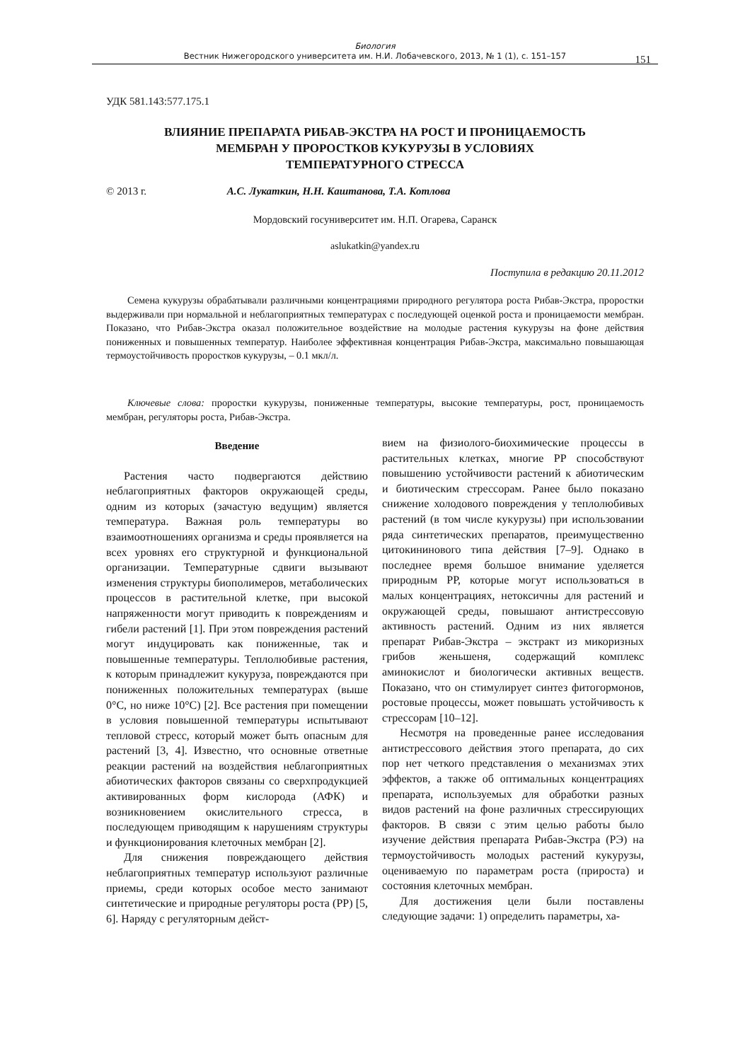Биология
Вестник Нижегородского университета им. Н.И. Лобачевского, 2013, № 1 (1), с. 151–157
151
УДК 581.143:577.175.1
ВЛИЯНИЕ ПРЕПАРАТА РИБАВ-ЭКСТРА НА РОСТ И ПРОНИЦАЕМОСТЬ
МЕМБРАН У ПРОРОСТКОВ КУКУРУЗЫ В УСЛОВИЯХ
ТЕМПЕРАТУРНОГО СТРЕССА
© 2013 г. А.С. Лукаткин, Н.Н. Каштанова, Т.А. Котлова
Мордовский госуниверситет им. Н.П. Огарева, Саранск
aslukatkin@yandex.ru
Поступила в редакцию 20.11.2012
Семена кукурузы обрабатывали различными концентрациями природного регулятора роста Рибав-Экстра, проростки выдерживали при нормальной и неблагоприятных температурах с последующей оценкой роста и проницаемости мембран. Показано, что Рибав-Экстра оказал положительное воздействие на молодые растения кукурузы на фоне действия пониженных и повышенных температур. Наиболее эффективная концентрация Рибав-Экстра, максимально повышающая термоустойчивость проростков кукурузы, – 0.1 мкл/л.
Ключевые слова: проростки кукурузы, пониженные температуры, высокие температуры, рост, проницаемость мембран, регуляторы роста, Рибав-Экстра.
Введение
Растения часто подвергаются действию неблагоприятных факторов окружающей среды, одним из которых (зачастую ведущим) является температура. Важная роль температуры во взаимоотношениях организма и среды проявляется на всех уровнях его структурной и функциональной организации. Температурные сдвиги вызывают изменения структуры биополимеров, метаболических процессов в растительной клетке, при высокой напряженности могут приводить к повреждениям и гибели растений [1]. При этом повреждения растений могут индуцировать как пониженные, так и повышенные температуры. Теплолюбивые растения, к которым принадлежит кукуруза, повреждаются при пониженных положительных температурах (выше 0°C, но ниже 10°C) [2]. Все растения при помещении в условия повышенной температуры испытывают тепловой стресс, который может быть опасным для растений [3, 4]. Известно, что основные ответные реакции растений на воздействия неблагоприятных абиотических факторов связаны со сверхпродукцией активированных форм кислорода (АФК) и возникновением окислительного стресса, в последующем приводящим к нарушениям структуры и функционирования клеточных мембран [2].
Для снижения повреждающего действия неблагоприятных температур используют различные приемы, среди которых особое место занимают синтетические и природные регуляторы роста (РР) [5, 6]. Наряду с регуляторным дейст-
вием на физиолого-биохимические процессы в растительных клетках, многие РР способствуют повышению устойчивости растений к абиотическим и биотическим стрессорам. Ранее было показано снижение холодового повреждения у теплолюбивых растений (в том числе кукурузы) при использовании ряда синтетических препаратов, преимущественно цитокининового типа действия [7–9]. Однако в последнее время большое внимание уделяется природным РР, которые могут использоваться в малых концентрациях, нетоксичны для растений и окружающей среды, повышают антистрессовую активность растений. Одним из них является препарат Рибав-Экстра – экстракт из микоризных грибов женьшеня, содержащий комплекс аминокислот и биологически активных веществ. Показано, что он стимулирует синтез фитогормонов, ростовые процессы, может повышать устойчивость к стрессорам [10–12].
Несмотря на проведенные ранее исследования антистрессового действия этого препарата, до сих пор нет четкого представления о механизмах этих эффектов, а также об оптимальных концентрациях препарата, используемых для обработки разных видов растений на фоне различных стрессирующих факторов. В связи с этим целью работы было изучение действия препарата Рибав-Экстра (РЭ) на термоустойчивость молодых растений кукурузы, оцениваемую по параметрам роста (прироста) и состояния клеточных мембран.
Для достижения цели были поставлены следующие задачи: 1) определить параметры, ха-